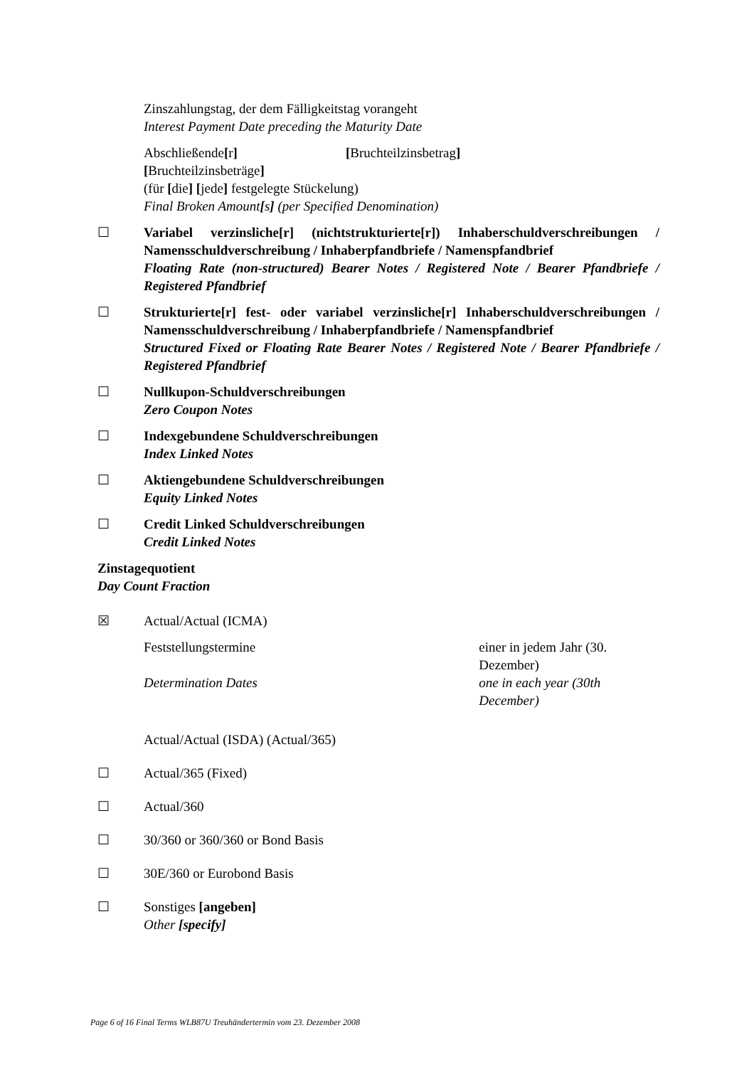Zinszahlungstag, der dem Fälligkeitstag vorangeht
Interest Payment Date preceding the Maturity Date
Abschließende[r] [Bruchteilzinsbetrag]
[Bruchteilzinsbeträge]
(für [die] [jede] festgelegte Stückelung)
Final Broken Amount[s] (per Specified Denomination)
☐ Variabel verzinsliche[r] (nichtstrukturierte[r]) Inhaberschuldverschreibungen / Namensschuldverschreibung / Inhaberpfandbriefe / Namenspfandbrief
Floating Rate (non-structured) Bearer Notes / Registered Note / Bearer Pfandbriefe / Registered Pfandbrief
☐ Strukturierte[r] fest- oder variabel verzinsliche[r] Inhaberschuldverschreibungen / Namensschuldverschreibung / Inhaberpfandbriefe / Namenspfandbrief
Structured Fixed or Floating Rate Bearer Notes / Registered Note / Bearer Pfandbriefe / Registered Pfandbrief
☐ Nullkupon-Schuldverschreibungen
Zero Coupon Notes
☐ Indexgebundene Schuldverschreibungen
Index Linked Notes
☐ Aktiengebundene Schuldverschreibungen
Equity Linked Notes
☐ Credit Linked Schuldverschreibungen
Credit Linked Notes
Zinstagequotient
Day Count Fraction
☒ Actual/Actual (ICMA)
Feststellungstermine
Determination Dates
einer in jedem Jahr (30. Dezember)
one in each year (30th December)
Actual/Actual (ISDA) (Actual/365)
☐ Actual/365 (Fixed)
☐ Actual/360
☐ 30/360 or 360/360 or Bond Basis
☐ 30E/360 or Eurobond Basis
☐ Sonstiges [angeben]
Other [specify]
Page 6 of 16 Final Terms WLB87U Treuhändertermin vom 23. Dezember 2008